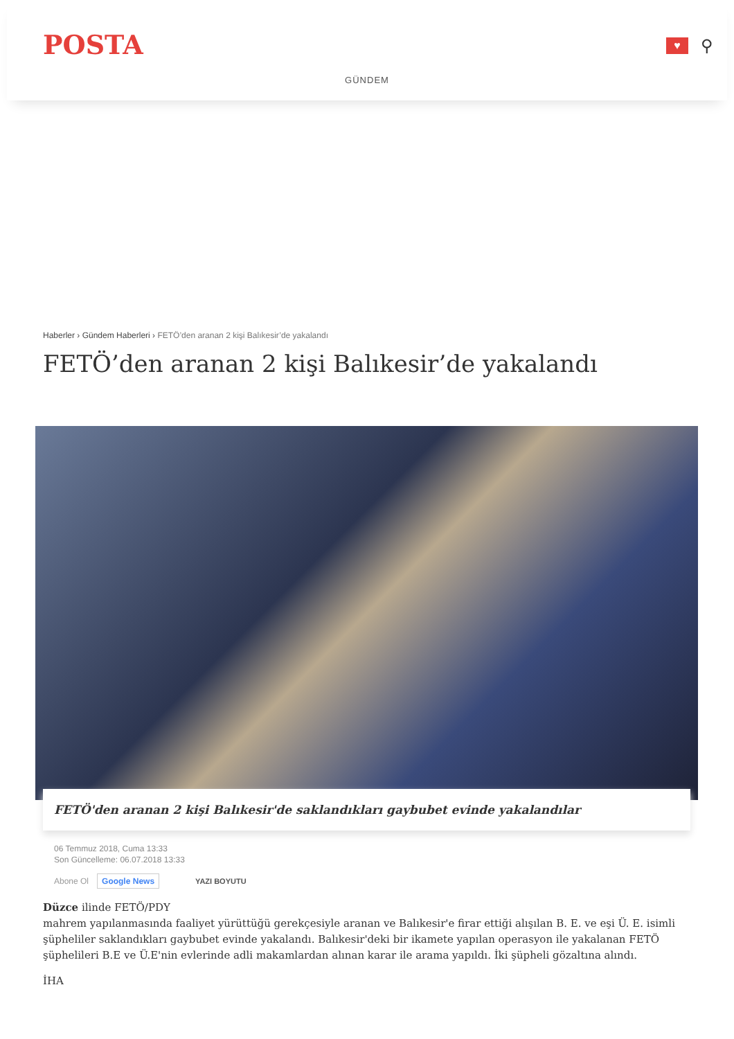POSTA
♥
⚲
GÜNDEM
Haberler › Gündem Haberleri › FETÖ’den aranan 2 kişi Balıkesir’de yakalandı
FETÖ’den aranan 2 kişi Balıkesir’de yakalandı
FETÖ'den aranan 2 kişi Balıkesir'de saklandıkları gaybubet evinde yakalandılar
06 Temmuz 2018, Cuma 13:33
Son Güncelleme: 06.07.2018 13:33
Abone Ol Google News YAZI BOYUTU
Düzce ilinde FETÖ/PDY
mahrem yapılanmasında faaliyet yürüttüğü gerekçesiyle aranan ve Balıkesir'e firar ettiği alışılan B. E. ve eşi Ü. E. isimli şüpheliler saklandıkları gaybubet evinde yakalandı. Balıkesir'deki bir ikamete yapılan operasyon ile yakalanan FETÖ şüphelileri B.E ve Ü.E'nin evlerinde adli makamlardan alınan karar ile arama yapıldı. İki şüpheli gözaltına alındı.
İHA